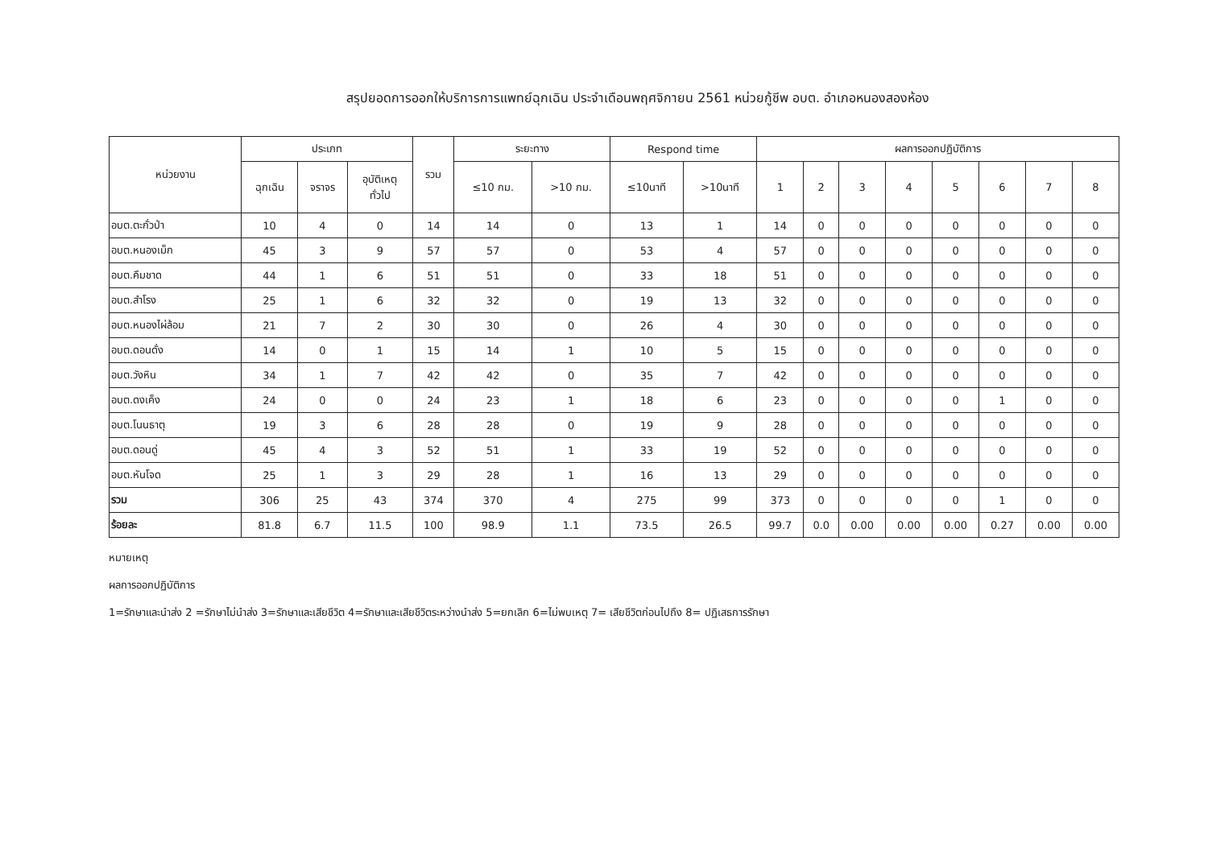สรุปยอดการออกให้บริการการแพทย์ฉุกเฉิน ประจำเดือนพฤศจิกายน 2561 หน่วยกู้ชีพ อบต. อำเภอหนองสองห้อง
| หน่วยงาน | ประเภท | | | รวม | ระยะทาง | | Respond time | | ผลการออกปฏิบัติการ | | | | | | | |
| --- | --- | --- | --- | --- | --- | --- | --- | --- | --- | --- | --- | --- | --- | --- | --- | --- |
| | ฉุกเฉิน | จราจร | อุบัติเหตุ ทั่วไป | | ≤10 กม. | >10 กม. | ≤10นาที | >10นาที | 1 | 2 | 3 | 4 | 5 | 6 | 7 | 8 |
| อบต.ตะกั่วป่า | 10 | 4 | 0 | 14 | 14 | 0 | 13 | 1 | 14 | 0 | 0 | 0 | 0 | 0 | 0 | 0 |
| อบต.หนองเม็ก | 45 | 3 | 9 | 57 | 57 | 0 | 53 | 4 | 57 | 0 | 0 | 0 | 0 | 0 | 0 | 0 |
| อบต.คึมชาด | 44 | 1 | 6 | 51 | 51 | 0 | 33 | 18 | 51 | 0 | 0 | 0 | 0 | 0 | 0 | 0 |
| อบต.สำโรง | 25 | 1 | 6 | 32 | 32 | 0 | 19 | 13 | 32 | 0 | 0 | 0 | 0 | 0 | 0 | 0 |
| อบต.หนองไผ่ล้อม | 21 | 7 | 2 | 30 | 30 | 0 | 26 | 4 | 30 | 0 | 0 | 0 | 0 | 0 | 0 | 0 |
| อบต.ดอนดั่ง | 14 | 0 | 1 | 15 | 14 | 1 | 10 | 5 | 15 | 0 | 0 | 0 | 0 | 0 | 0 | 0 |
| อบต.วังหิน | 34 | 1 | 7 | 42 | 42 | 0 | 35 | 7 | 42 | 0 | 0 | 0 | 0 | 0 | 0 | 0 |
| อบต.ดงเค็ง | 24 | 0 | 0 | 24 | 23 | 1 | 18 | 6 | 23 | 0 | 0 | 0 | 0 | 1 | 0 | 0 |
| อบต.โนนธาตุ | 19 | 3 | 6 | 28 | 28 | 0 | 19 | 9 | 28 | 0 | 0 | 0 | 0 | 0 | 0 | 0 |
| อบต.ดอนดู่ | 45 | 4 | 3 | 52 | 51 | 1 | 33 | 19 | 52 | 0 | 0 | 0 | 0 | 0 | 0 | 0 |
| อบต.หันโจด | 25 | 1 | 3 | 29 | 28 | 1 | 16 | 13 | 29 | 0 | 0 | 0 | 0 | 0 | 0 | 0 |
| รวม | 306 | 25 | 43 | 374 | 370 | 4 | 275 | 99 | 373 | 0 | 0 | 0 | 0 | 1 | 0 | 0 |
| ร้อยละ | 81.8 | 6.7 | 11.5 | 100 | 98.9 | 1.1 | 73.5 | 26.5 | 99.7 | 0.0 | 0.00 | 0.00 | 0.00 | 0.27 | 0.00 | 0.00 |
หมายเหตุ
ผลการออกปฏิบัติการ
1=รักษาและนำส่ง 2 =รักษาไม่นำส่ง 3=รักษาและเสียชีวิต 4=รักษาและเสียชีวิตระหว่างนำส่ง 5=ยกเลิก 6=ไม่พบเหตุ 7= เสียชีวิตก่อนไปถึง 8= ปฏิเสธการรักษา